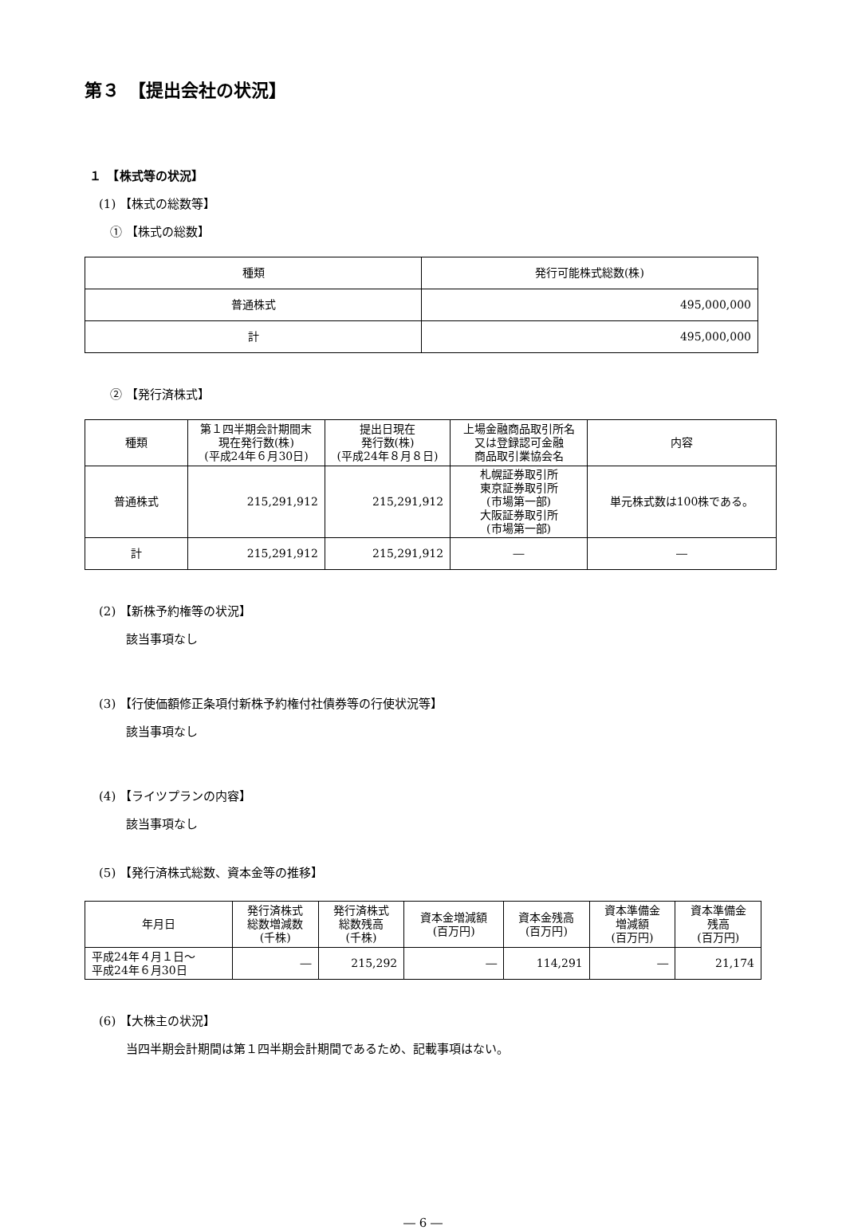第３　【提出会社の状況】
１　【株式等の状況】
(1) 【株式の総数等】
① 【株式の総数】
| 種類 | 発行可能株式総数(株) |
| --- | --- |
| 普通株式 | 495,000,000 |
| 計 | 495,000,000 |
② 【発行済株式】
| 種類 | 第１四半期会計期間末 現在発行数(株) (平成24年６月30日) | 提出日現在 発行数(株) (平成24年８月８日) | 上場金融商品取引所名 又は登録認可金融 商品取引業協会名 | 内容 |
| --- | --- | --- | --- | --- |
| 普通株式 | 215,291,912 | 215,291,912 | 札幌証券取引所 東京証券取引所 (市場第一部) 大阪証券取引所 (市場第一部) | 単元株式数は100株である。 |
| 計 | 215,291,912 | 215,291,912 | ― | ― |
(2) 【新株予約権等の状況】
該当事項なし
(3) 【行使価額修正条項付新株予約権付社債券等の行使状況等】
該当事項なし
(4) 【ライツプランの内容】
該当事項なし
(5) 【発行済株式総数、資本金等の推移】
| 年月日 | 発行済株式 総数増減数 (千株) | 発行済株式 総数残高 (千株) | 資本金増減額 (百万円) | 資本金残高 (百万円) | 資本準備金 増減額 (百万円) | 資本準備金 残高 (百万円) |
| --- | --- | --- | --- | --- | --- | --- |
| 平成24年４月１日～ 平成24年６月30日 | ― | 215,292 | ― | 114,291 | ― | 21,174 |
(6) 【大株主の状況】
当四半期会計期間は第１四半期会計期間であるため、記載事項はない。
― 6 ―